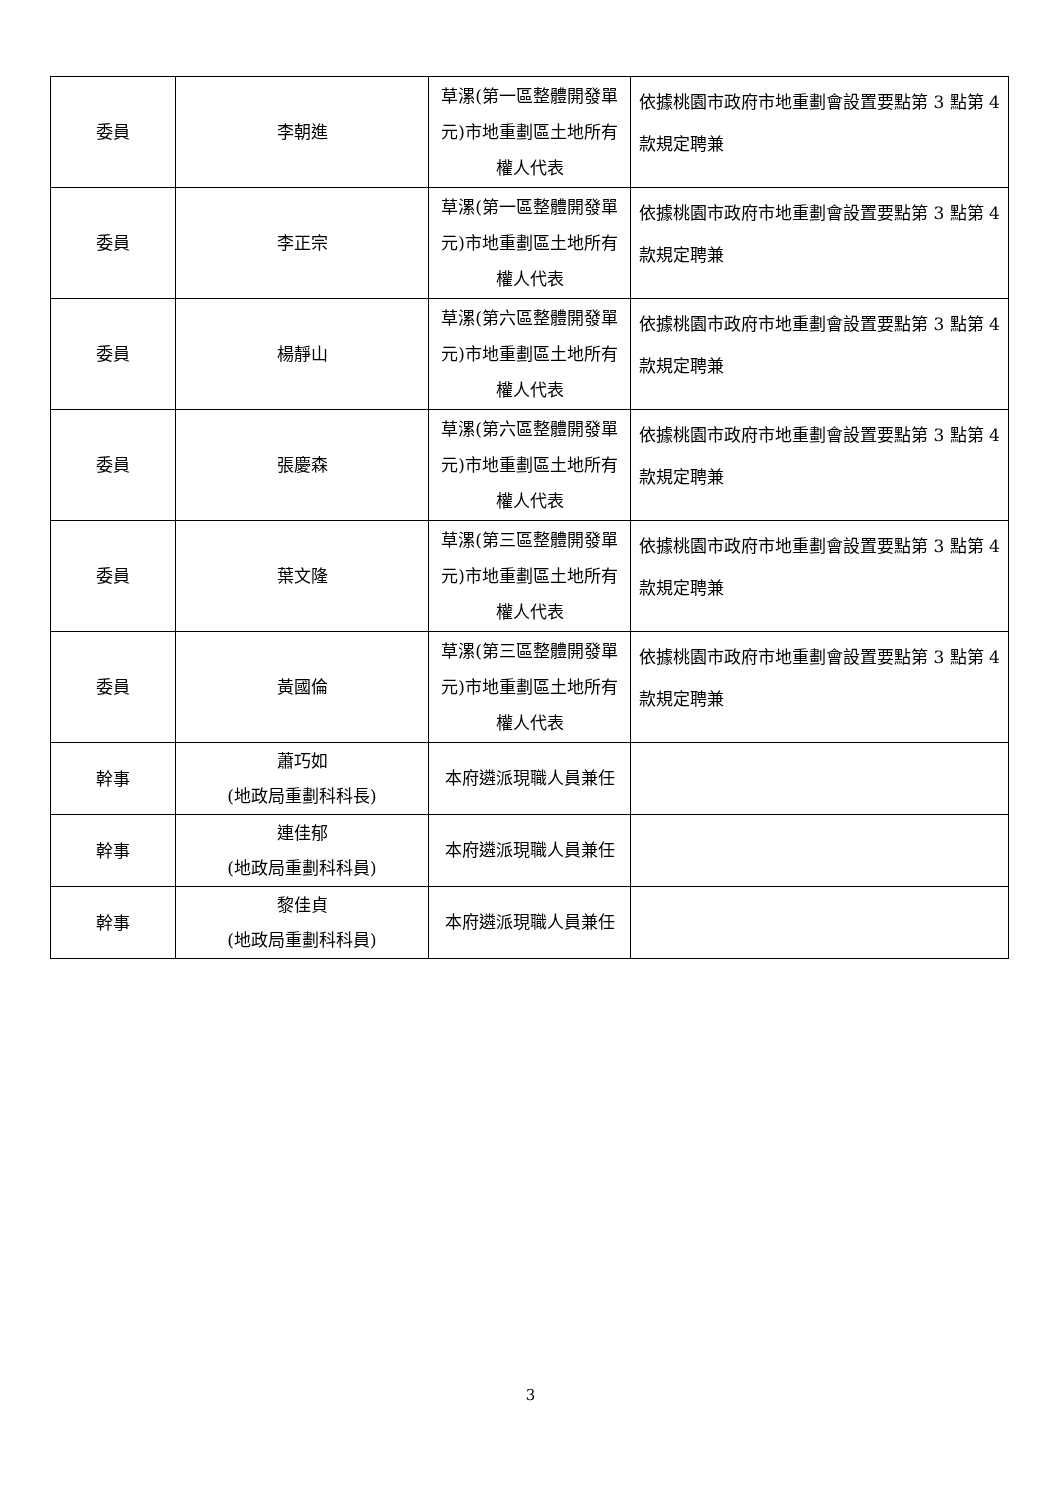| 委員 | 李朝進 | 草漯(第一區整體開發單元)市地重劃區土地所有權人代表 | 依據桃園市政府市地重劃會設置要點第 3 點第 4 款規定聘兼 |
| 委員 | 李正宗 | 草漯(第一區整體開發單元)市地重劃區土地所有權人代表 | 依據桃園市政府市地重劃會設置要點第 3 點第 4 款規定聘兼 |
| 委員 | 楊靜山 | 草漯(第六區整體開發單元)市地重劃區土地所有權人代表 | 依據桃園市政府市地重劃會設置要點第 3 點第 4 款規定聘兼 |
| 委員 | 張慶森 | 草漯(第六區整體開發單元)市地重劃區土地所有權人代表 | 依據桃園市政府市地重劃會設置要點第 3 點第 4 款規定聘兼 |
| 委員 | 葉文隆 | 草漯(第三區整體開發單元)市地重劃區土地所有權人代表 | 依據桃園市政府市地重劃會設置要點第 3 點第 4 款規定聘兼 |
| 委員 | 黃國倫 | 草漯(第三區整體開發單元)市地重劃區土地所有權人代表 | 依據桃園市政府市地重劃會設置要點第 3 點第 4 款規定聘兼 |
| 幹事 | 蕭巧如 (地政局重劃科科長) | 本府遴派現職人員兼任 | |
| 幹事 | 連佳郁 (地政局重劃科科員) | 本府遴派現職人員兼任 | |
| 幹事 | 黎佳貞 (地政局重劃科科員) | 本府遴派現職人員兼任 | |
3